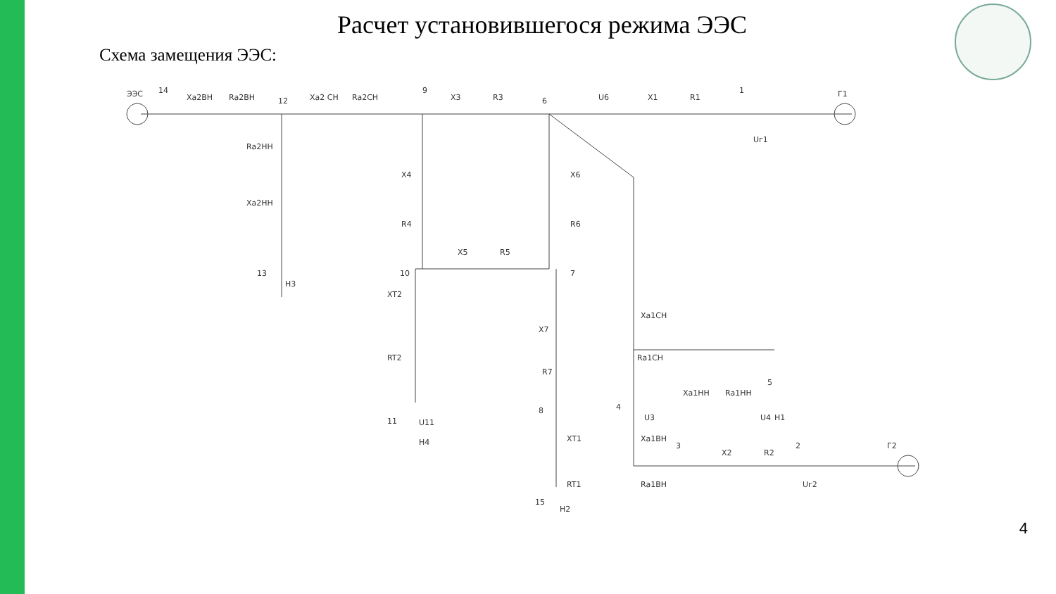Расчет установившегося режима ЭЭС
Схема замещения ЭЭС:
ЭЭС
14
Xa2ВН
Ra2ВН
12
Xa2 СН
Ra2СН
9
X3
R3
6
U6
X1
R1
1
Г1
Uг1
Ra2НН
Xa2НН
13
Н3
X4
R4
X6
R6
10
X5
R5
7
XT2
RT2
11
U11
Н4
X7
R7
8
XT1
RT1
15
Н2
Xa1СН
Ra1СН
4
U3
Xa1НН
Ra1НН
5
U4
Н1
Xa1ВН
Ra1ВН
3
X2
R2
2
Uг2
Г2
4